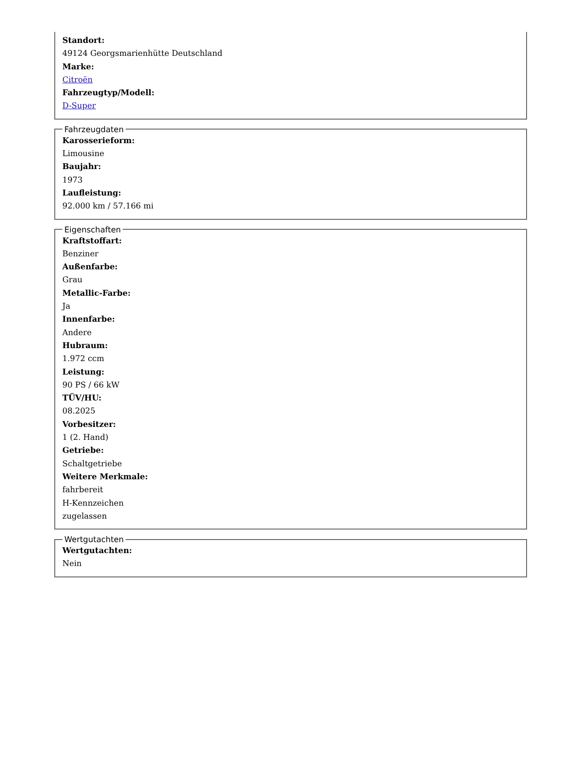Standort:
49124 Georgsmarienhütte Deutschland
Marke:
Citroën
Fahrzeugtyp/Modell:
D-Super
Fahrzeugdaten
Karosserieform:
Limousine
Baujahr:
1973
Laufleistung:
92.000 km / 57.166 mi
Eigenschaften
Kraftstoffart:
Benziner
Außenfarbe:
Grau
Metallic-Farbe:
Ja
Innenfarbe:
Andere
Hubraum:
1.972 ccm
Leistung:
90 PS / 66 kW
TÜV/HU:
08.2025
Vorbesitzer:
1 (2. Hand)
Getriebe:
Schaltgetriebe
Weitere Merkmale:
fahrbereit
H-Kennzeichen
zugelassen
Wertgutachten
Wertgutachten:
Nein